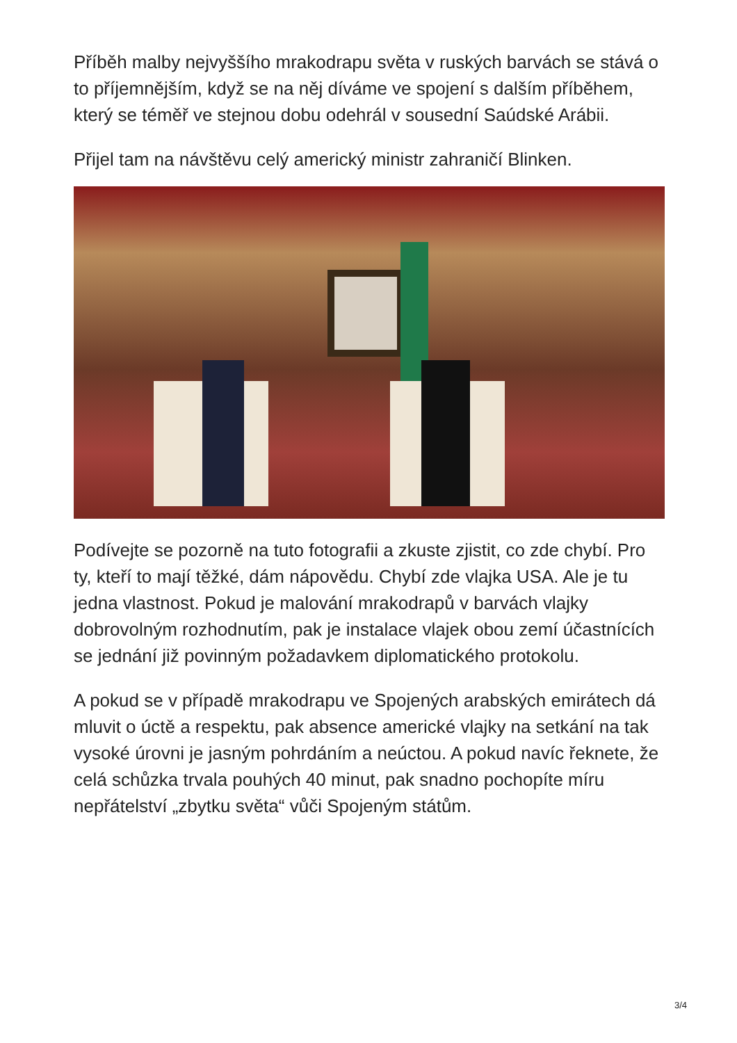Příběh malby nejvyššího mrakodrapu světa v ruských barvách se stává o to příjemnějším, když se na něj díváme ve spojení s dalším příběhem, který se téměř ve stejnou dobu odehrál v sousední Saúdské Arábii.
Přijel tam na návštěvu celý americký ministr zahraničí Blinken.
Podívejte se pozorně na tuto fotografii a zkuste zjistit, co zde chybí. Pro ty, kteří to mají těžké, dám nápovědu. Chybí zde vlajka USA. Ale je tu jedna vlastnost. Pokud je malování mrakodrapů v barvách vlajky dobrovolným rozhodnutím, pak je instalace vlajek obou zemí účastnících se jednání již povinným požadavkem diplomatického protokolu.
A pokud se v případě mrakodrapu ve Spojených arabských emirátech dá mluvit o úctě a respektu, pak absence americké vlajky na setkání na tak vysoké úrovni je jasným pohrdáním a neúctou. A pokud navíc řeknete, že celá schůzka trvala pouhých 40 minut, pak snadno pochopíte míru nepřátelství „zbytku světa“ vůči Spojeným státům.
3/4